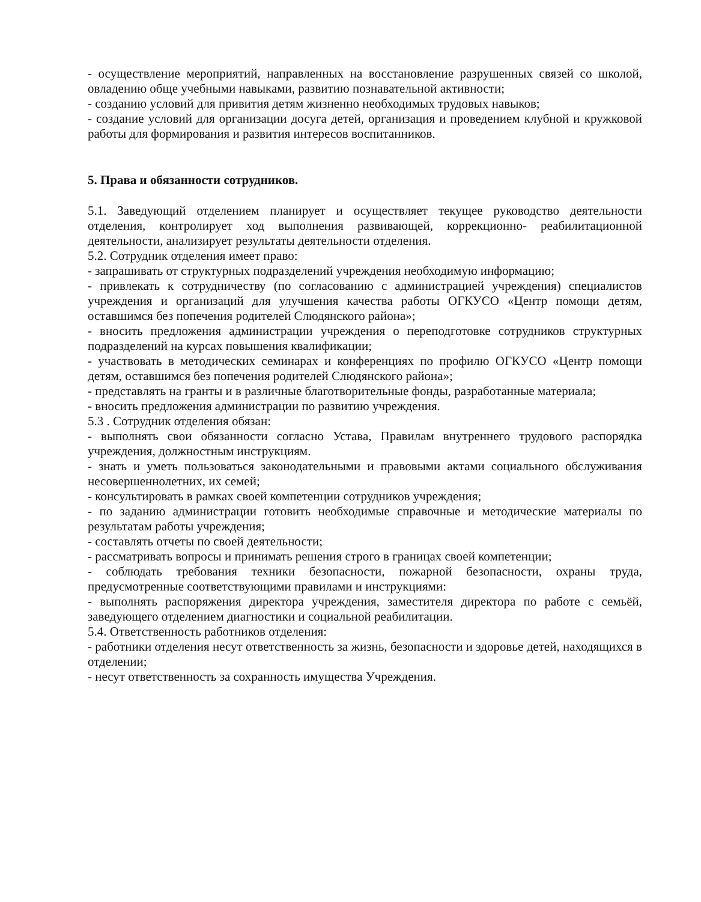- осуществление мероприятий, направленных на восстановление разрушенных связей со школой, овладению обще учебными навыками, развитию познавательной активности;
- созданию условий для привития детям жизненно необходимых трудовых навыков;
- создание условий для организации досуга детей, организация и проведением клубной и кружковой работы для формирования и развития интересов воспитанников.
5. Права и обязанности сотрудников.
5.1. Заведующий отделением планирует и осуществляет текущее руководство деятельности отделения, контролирует ход выполнения развивающей, коррекционно- реабилитационной деятельности, анализирует результаты деятельности отделения.
5.2. Сотрудник отделения имеет право:
- запрашивать от структурных подразделений учреждения необходимую информацию;
- привлекать к сотрудничеству (по согласованию с администрацией учреждения) специалистов учреждения и организаций для улучшения качества работы ОГКУСО «Центр помощи детям, оставшимся без попечения родителей Слюдянского района»;
- вносить предложения администрации учреждения о переподготовке сотрудников структурных подразделений на курсах повышения квалификации;
- участвовать в методических семинарах и конференциях по профилю ОГКУСО «Центр помощи детям, оставшимся без попечения родителей Слюдянского района»;
- представлять на гранты и в различные благотворительные фонды, разработанные материала;
- вносить предложения администрации по развитию учреждения.
5.3 . Сотрудник отделения обязан:
- выполнять свои обязанности согласно Устава, Правилам внутреннего трудового распорядка учреждения, должностным инструкциям.
- знать и уметь пользоваться законодательными и правовыми актами социального обслуживания несовершеннолетних, их семей;
- консультировать в рамках своей компетенции сотрудников учреждения;
- по заданию администрации готовить необходимые справочные и методические материалы по результатам работы учреждения;
- составлять отчеты по своей деятельности;
- рассматривать вопросы и принимать решения строго в границах своей компетенции;
- соблюдать требования техники безопасности, пожарной безопасности, охраны труда, предусмотренные соответствующими правилами и инструкциями:
- выполнять распоряжения директора учреждения, заместителя директора по работе с семьёй, заведующего отделением диагностики и социальной реабилитации.
5.4. Ответственность работников отделения:
- работники отделения несут ответственность за жизнь, безопасности и здоровье детей, находящихся в отделении;
- несут ответственность за сохранность имущества Учреждения.